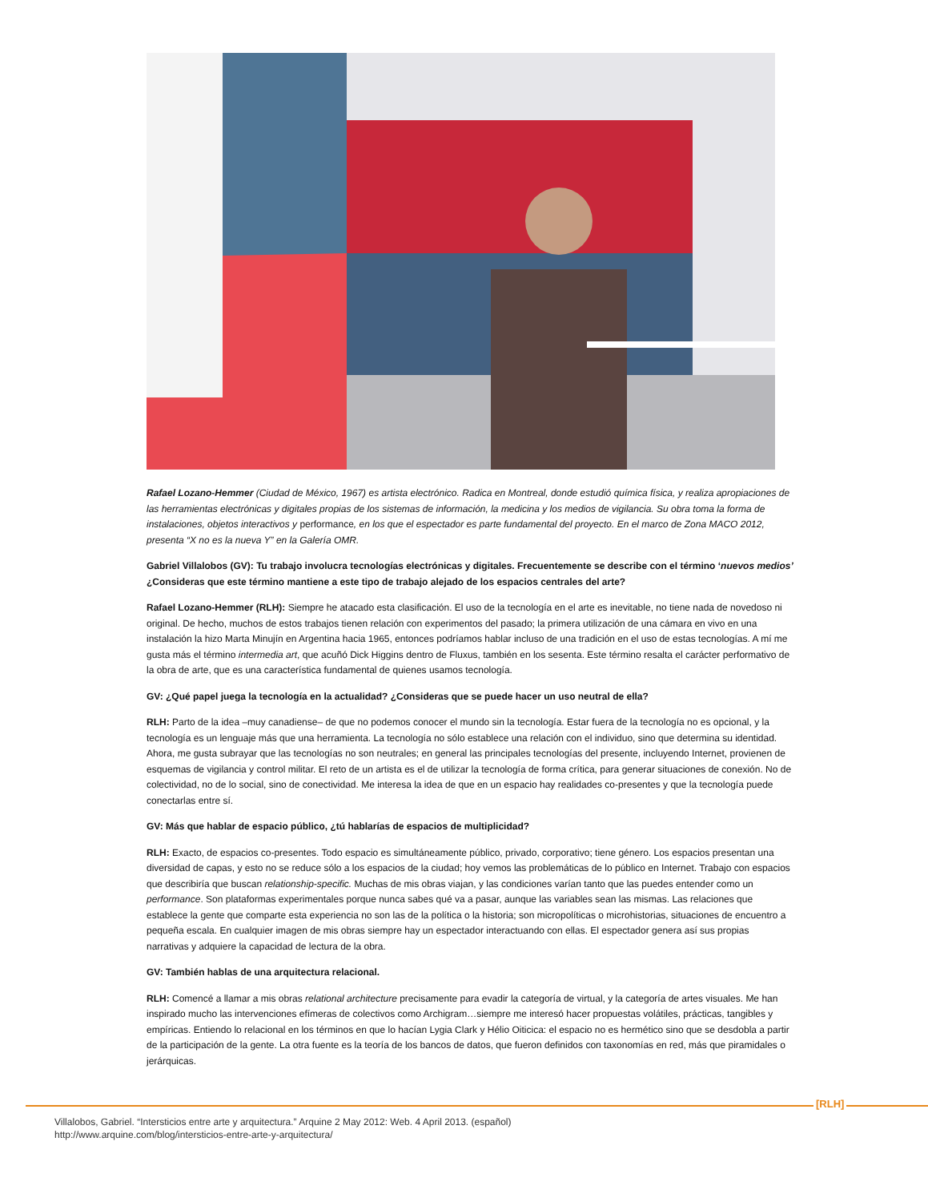Rafael Lozano-Hemmer (Ciudad de México, 1967) es artista electrónico. Radica en Montreal, donde estudió química física, y realiza apropiaciones de las herramientas electrónicas y digitales propias de los sistemas de información, la medicina y los medios de vigilancia. Su obra toma la forma de instalaciones, objetos interactivos y performance, en los que el espectador es parte fundamental del proyecto. En el marco de Zona MACO 2012, presenta “X no es la nueva Y” en la Galería OMR.
Gabriel Villalobos (GV): Tu trabajo involucra tecnologías electrónicas y digitales. Frecuentemente se describe con el término ‘nuevos medios’ ¿Consideras que este término mantiene a este tipo de trabajo alejado de los espacios centrales del arte?
Rafael Lozano-Hemmer (RLH): Siempre he atacado esta clasificación. El uso de la tecnología en el arte es inevitable, no tiene nada de novedoso ni original. De hecho, muchos de estos trabajos tienen relación con experimentos del pasado; la primera utilización de una cámara en vivo en una instalación la hizo Marta Minujín en Argentina hacia 1965, entonces podríamos hablar incluso de una tradición en el uso de estas tecnologías. A mí me gusta más el término intermedia art, que acuñó Dick Higgins dentro de Fluxus, también en los sesenta. Este término resalta el carácter performativo de la obra de arte, que es una característica fundamental de quienes usamos tecnología.
GV: ¿Qué papel juega la tecnología en la actualidad? ¿Consideras que se puede hacer un uso neutral de ella?
RLH: Parto de la idea –muy canadiense– de que no podemos conocer el mundo sin la tecnología. Estar fuera de la tecnología no es opcional, y la tecnología es un lenguaje más que una herramienta. La tecnología no sólo establece una relación con el individuo, sino que determina su identidad. Ahora, me gusta subrayar que las tecnologías no son neutrales; en general las principales tecnologías del presente, incluyendo Internet, provienen de esquemas de vigilancia y control militar. El reto de un artista es el de utilizar la tecnología de forma crítica, para generar situaciones de conexión. No de colectividad, no de lo social, sino de conectividad. Me interesa la idea de que en un espacio hay realidades co-presentes y que la tecnología puede conectarlas entre sí.
GV: Más que hablar de espacio público, ¿tú hablarías de espacios de multiplicidad?
RLH: Exacto, de espacios co-presentes. Todo espacio es simultáneamente público, privado, corporativo; tiene género. Los espacios presentan una diversidad de capas, y esto no se reduce sólo a los espacios de la ciudad; hoy vemos las problemáticas de lo público en Internet. Trabajo con espacios que describiría que buscan relationship-specific. Muchas de mis obras viajan, y las condiciones varían tanto que las puedes entender como un performance. Son plataformas experimentales porque nunca sabes qué va a pasar, aunque las variables sean las mismas. Las relaciones que establece la gente que comparte esta experiencia no son las de la política o la historia; son micropolíticas o microhistorias, situaciones de encuentro a pequeña escala. En cualquier imagen de mis obras siempre hay un espectador interactuando con ellas. El espectador genera así sus propias narrativas y adquiere la capacidad de lectura de la obra.
GV: También hablas de una arquitectura relacional.
RLH: Comencé a llamar a mis obras relational architecture precisamente para evadir la categoría de virtual, y la categoría de artes visuales. Me han inspirado mucho las intervenciones efímeras de colectivos como Archigram…siempre me interesó hacer propuestas volátiles, prácticas, tangibles y empíricas. Entiendo lo relacional en los términos en que lo hacían Lygia Clark y Hélio Oiticica: el espacio no es hermético sino que se desdobla a partir de la participación de la gente. La otra fuente es la teoría de los bancos de datos, que fueron definidos con taxonomías en red, más que piramidales o jerárquicas.
[RLH]
Villalobos, Gabriel. “Intersticios entre arte y arquitectura.” Arquine 2 May 2012: Web. 4 April 2013. (español)
http://www.arquine.com/blog/intersticios-entre-arte-y-arquitectura/